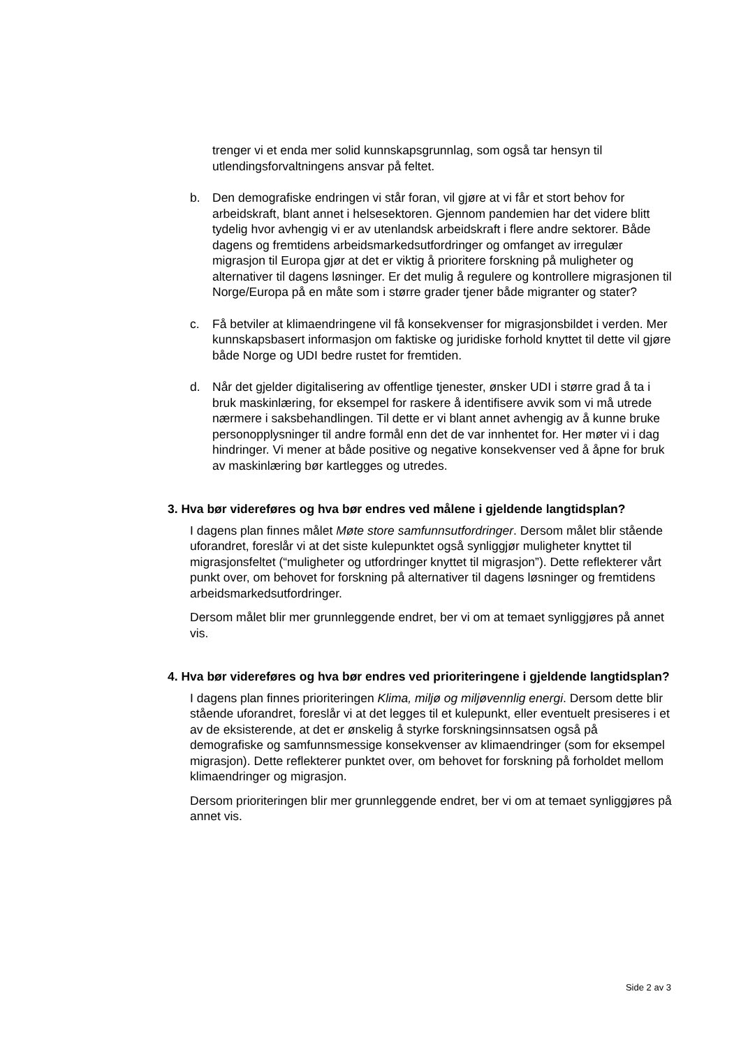trenger vi et enda mer solid kunnskapsgrunnlag, som også tar hensyn til utlendingsforvaltningens ansvar på feltet.
b. Den demografiske endringen vi står foran, vil gjøre at vi får et stort behov for arbeidskraft, blant annet i helsesektoren. Gjennom pandemien har det videre blitt tydelig hvor avhengig vi er av utenlandsk arbeidskraft i flere andre sektorer. Både dagens og fremtidens arbeidsmarkedsutfordringer og omfanget av irregulær migrasjon til Europa gjør at det er viktig å prioritere forskning på muligheter og alternativer til dagens løsninger. Er det mulig å regulere og kontrollere migrasjonen til Norge/Europa på en måte som i større grader tjener både migranter og stater?
c. Få betviler at klimaendringene vil få konsekvenser for migrasjonsbildet i verden. Mer kunnskapsbasert informasjon om faktiske og juridiske forhold knyttet til dette vil gjøre både Norge og UDI bedre rustet for fremtiden.
d. Når det gjelder digitalisering av offentlige tjenester, ønsker UDI i større grad å ta i bruk maskinlæring, for eksempel for raskere å identifisere avvik som vi må utrede nærmere i saksbehandlingen. Til dette er vi blant annet avhengig av å kunne bruke personopplysninger til andre formål enn det de var innhentet for. Her møter vi i dag hindringer. Vi mener at både positive og negative konsekvenser ved å åpne for bruk av maskinlæring bør kartlegges og utredes.
3. Hva bør videreføres og hva bør endres ved målene i gjeldende langtidsplan?
I dagens plan finnes målet Møte store samfunnsutfordringer. Dersom målet blir stående uforandret, foreslår vi at det siste kulepunktet også synliggjør muligheter knyttet til migrasjonsfeltet (“muligheter og utfordringer knyttet til migrasjon”). Dette reflekterer vårt punkt over, om behovet for forskning på alternativer til dagens løsninger og fremtidens arbeidsmarkedsutfordringer.
Dersom målet blir mer grunnleggende endret, ber vi om at temaet synliggjøres på annet vis.
4. Hva bør videreføres og hva bør endres ved prioriteringene i gjeldende langtidsplan?
I dagens plan finnes prioriteringen Klima, miljø og miljøvennlig energi. Dersom dette blir stående uforandret, foreslår vi at det legges til et kulepunkt, eller eventuelt presiseres i et av de eksisterende, at det er ønskelig å styrke forskningsinnsatsen også på demografiske og samfunnsmessige konsekvenser av klimaendringer (som for eksempel migrasjon). Dette reflekterer punktet over, om behovet for forskning på forholdet mellom klimaendringer og migrasjon.
Dersom prioriteringen blir mer grunnleggende endret, ber vi om at temaet synliggjøres på annet vis.
Side 2 av 3